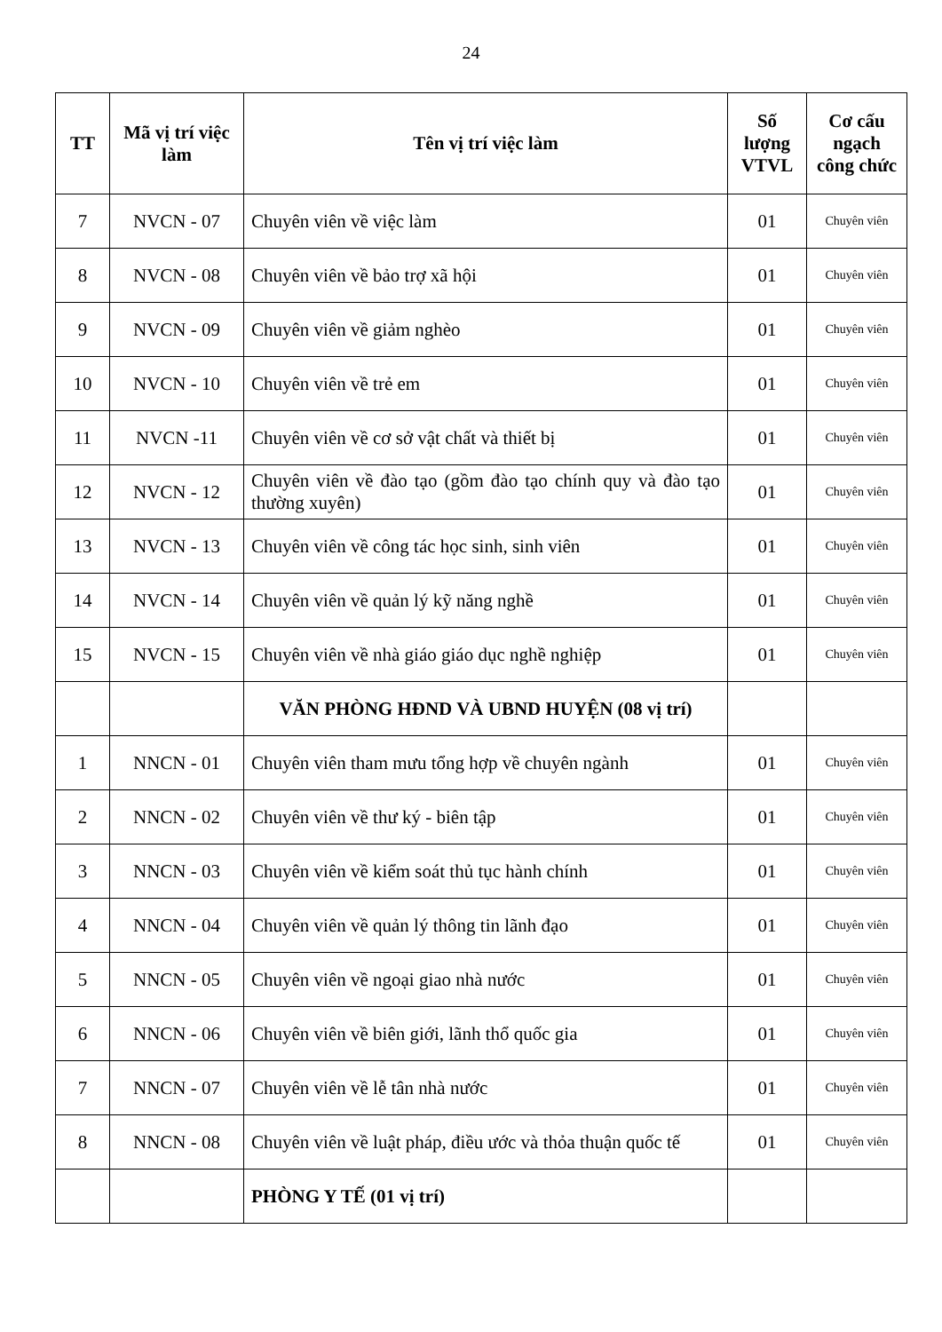24
| TT | Mã vị trí việc làm | Tên vị trí việc làm | Số lượng VTVL | Cơ cấu ngạch công chức |
| --- | --- | --- | --- | --- |
| 7 | NVCN - 07 | Chuyên viên về việc làm | 01 | Chuyên viên |
| 8 | NVCN - 08 | Chuyên viên về bảo trợ xã hội | 01 | Chuyên viên |
| 9 | NVCN - 09 | Chuyên viên về giảm nghèo | 01 | Chuyên viên |
| 10 | NVCN - 10 | Chuyên viên về trẻ em | 01 | Chuyên viên |
| 11 | NVCN -11 | Chuyên viên về cơ sở vật chất và thiết bị | 01 | Chuyên viên |
| 12 | NVCN - 12 | Chuyên viên về đào tạo (gồm đào tạo chính quy và đào tạo thường xuyên) | 01 | Chuyên viên |
| 13 | NVCN - 13 | Chuyên viên về công tác học sinh, sinh viên | 01 | Chuyên viên |
| 14 | NVCN - 14 | Chuyên viên về quản lý kỹ năng nghề | 01 | Chuyên viên |
| 15 | NVCN - 15 | Chuyên viên về nhà giáo giáo dục nghề nghiệp | 01 | Chuyên viên |
| | | VĂN PHÒNG HĐND VÀ UBND HUYỆN (08 vị trí) | | |
| 1 | NNCN - 01 | Chuyên viên tham mưu tổng hợp về chuyên ngành | 01 | Chuyên viên |
| 2 | NNCN - 02 | Chuyên viên về thư ký - biên tập | 01 | Chuyên viên |
| 3 | NNCN - 03 | Chuyên viên về kiểm soát thủ tục hành chính | 01 | Chuyên viên |
| 4 | NNCN - 04 | Chuyên viên về quản lý thông tin lãnh đạo | 01 | Chuyên viên |
| 5 | NNCN - 05 | Chuyên viên về ngoại giao nhà nước | 01 | Chuyên viên |
| 6 | NNCN - 06 | Chuyên viên về biên giới, lãnh thổ quốc gia | 01 | Chuyên viên |
| 7 | NNCN - 07 | Chuyên viên về lễ tân nhà nước | 01 | Chuyên viên |
| 8 | NNCN - 08 | Chuyên viên về luật pháp, điều ước và thỏa thuận quốc tế | 01 | Chuyên viên |
| | | PHÒNG Y TẾ (01 vị trí) | | |